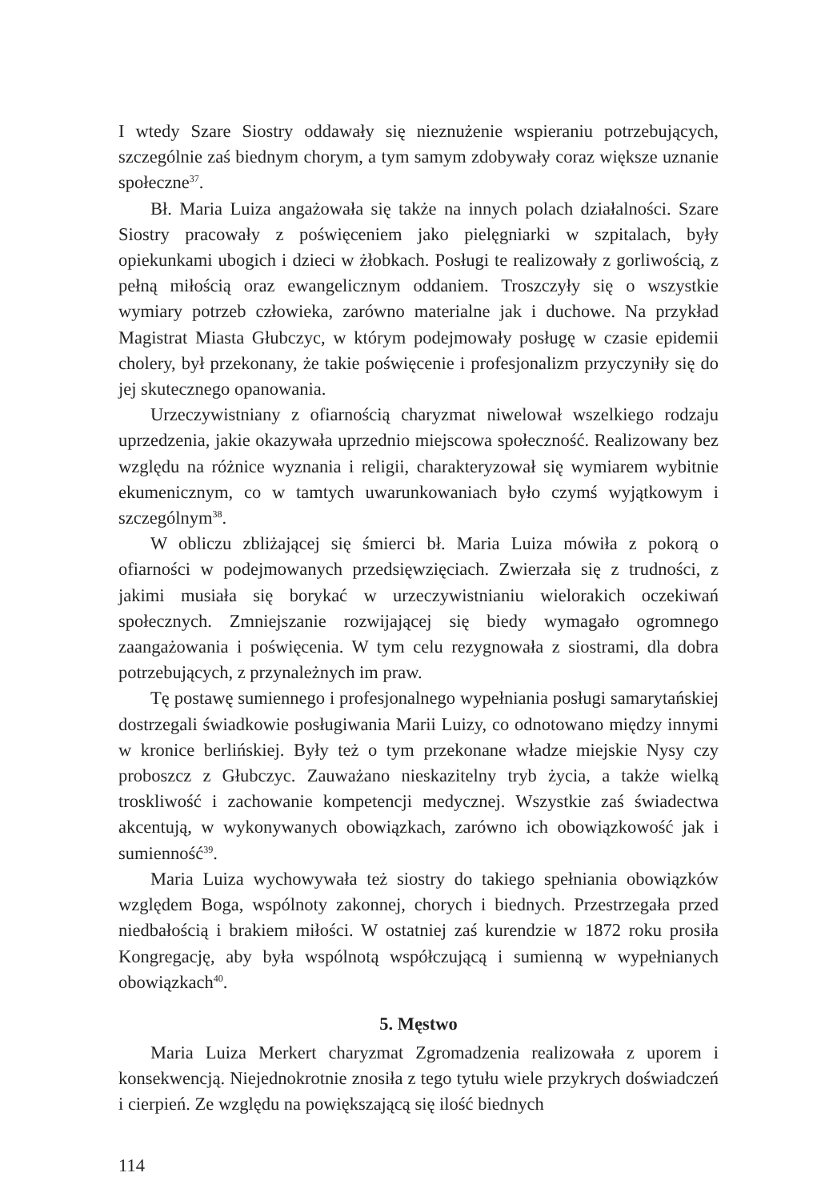I wtedy Szare Siostry oddawały się nieznużenie wspieraniu potrzebujących, szczególnie zaś biednym chorym, a tym samym zdobywały coraz większe uznanie społeczne<sup>37</sup>.
Bł. Maria Luiza angażowała się także na innych polach działalności. Szare Siostry pracowały z poświęceniem jako pielęgniarki w szpitalach, były opiekunkami ubogich i dzieci w żłobkach. Posługi te realizowały z gorliwością, z pełną miłością oraz ewangelicznym oddaniem. Troszczyły się o wszystkie wymiary potrzeb człowieka, zarówno materialne jak i duchowe. Na przykład Magistrat Miasta Głubczyc, w którym podejmowały posługę w czasie epidemii cholery, był przekonany, że takie poświęcenie i profesjonalizm przyczyniły się do jej skutecznego opanowania.
Urzeczywistniany z ofiarnością charyzmat niwelował wszelkiego rodzaju uprzedzenia, jakie okazywała uprzednio miejscowa społeczność. Realizowany bez względu na różnice wyznania i religii, charakteryzował się wymiarem wybitnie ekumenicznym, co w tamtych uwarunkowaniach było czymś wyjątkowym i szczególnym<sup>38</sup>.
W obliczu zbliżającej się śmierci bł. Maria Luiza mówiła z pokorą o ofiarności w podejmowanych przedsięwzięciach. Zwierzała się z trudności, z jakimi musiała się borykać w urzeczywistnianiu wielorakich oczekiwań społecznych. Zmniejszanie rozwijającej się biedy wymagało ogromnego zaangażowania i poświęcenia. W tym celu rezygnowała z siostrami, dla dobra potrzebujących, z przynależnych im praw.
Tę postawę sumiennego i profesjonalnego wypełniania posługi samarytańskiej dostrzegali świadkowie posługiwania Marii Luizy, co odnotowano między innymi w kronice berlińskiej. Były też o tym przekonane władze miejskie Nysy czy proboszcz z Głubczyc. Zauważano nieskazitelny tryb życia, a także wielką troskliwość i zachowanie kompetencji medycznej. Wszystkie zaś świadectwa akcentują, w wykonywanych obowiązkach, zarówno ich obowiązkowość jak i sumienność<sup>39</sup>.
Maria Luiza wychowywała też siostry do takiego spełniania obowiązków względem Boga, wspólnoty zakonnej, chorych i biednych. Przestrzegała przed niedbałością i brakiem miłości. W ostatniej zaś kurendzie w 1872 roku prosiła Kongregację, aby była wspólnotą współczującą i sumienną w wypełnianych obowiązkach<sup>40</sup>.
5. Męstwo
Maria Luiza Merkert charyzmat Zgromadzenia realizowała z uporem i konsekwencją. Niejednokrotnie znosiła z tego tytułu wiele przykrych doświadczeń i cierpień. Ze względu na powiększającą się ilość biednych
114